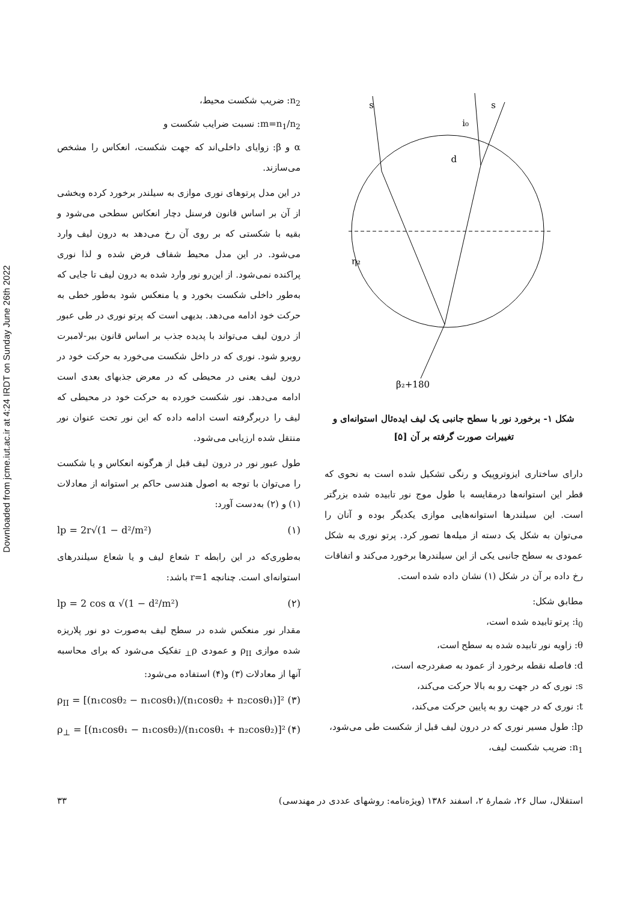Downloaded from jcme.iut.ac.ir at 4:24 IRDT on Sunday June 26th 2022
s
i₀
s
d
η₂
β₂+180
شکل ۱- برخورد نور با سطح جانبی یک لیف ایده‌ئال استوانه‌ای و
تغییرات صورت گرفته بر آن [۵]
دارای ساختاری ایزوتروپیک و رنگی تشکیل شده است به نحوی که قطر این استوانه‌ها درمقایسه با طول موج نور تابیده شده بزرگتر است. این سیلندرها استوانه‌هایی موازی یکدیگر بوده و آنان را می‌توان به شکل یک دسته از میله‌ها تصور کرد. پرتو نوری به شکل عمودی به سطح جانبی یکی از این سیلندرها برخورد می‌کند و اتفاقات رخ داده بر آن در شکل (۱) نشان داده شده است.
مطابق شکل:
i<sub>0</sub>: پرتو تابیده شده است،
θ: زاویه نور تابیده شده به سطح است،
d: فاصله نقطه برخورد از عمود به صفردرجه است،
s: نوری که در جهت رو به بالا حرکت می‌کند،
t: نوری که در جهت رو به پایین حرکت می‌کند،
lp: طول مسیر نوری که در درون لیف قبل از شکست طی می‌شود،
n<sub>1</sub>: ضریب شکست لیف،
n<sub>2</sub>: ضریب شکست محیط،
m=n<sub>1</sub>/n<sub>2</sub>: نسبت ضرایب شکست و
α و β: زوایای داخلی‌اند که جهت شکست، انعکاس را مشخص می‌سازند.
در این مدل پرتوهای نوری موازی به سیلندر برخورد کرده وبخشی از آن بر اساس قانون فرسنل دچار انعکاس سطحی می‌شود و بقیه با شکستی که بر روی آن رخ می‌دهد به درون لیف وارد می‌شود. در این مدل محیط شفاف فرض شده و لذا نوری پراکنده نمی‌شود. از این‌رو نور وارد شده به درون لیف تا جایی که به‌طور داخلی شکست بخورد و یا منعکس شود به‌طور خطی به حرکت خود ادامه می‌دهد. بدیهی است که پرتو نوری در طی عبور از درون لیف می‌تواند با پدیده جذب بر اساس قانون بیر-لامبرت روبرو شود. نوری که در داخل شکست می‌خورد به حرکت خود در درون لیف یعنی در محیطی که در معرض جذبهای بعدی است ادامه می‌دهد. نور شکست خورده به حرکت خود در محیطی که لیف را دربرگرفته است ادامه داده که این نور تحت عنوان نور منتقل شده ارزیابی می‌شود.
طول عبور نور در درون لیف قبل از هرگونه انعکاس و یا شکست را می‌توان با توجه به اصول هندسی حاکم بر استوانه از معادلات (۱) و (۲) به‌دست آورد:
lp = 2r√(1 − d²/m²) (۱)
به‌طوری‌که در این رابطه r شعاع لیف و یا شعاع سیلندرهای استوانه‌ای است. چنانچه r=1 باشد:
lp = 2 cos α √(1 − d²/m²) (۲)
مقدار نور منعکس شده در سطح لیف به‌صورت دو نور پلاریزه شده موازی ρ<sub>II</sub> و عمودی ρ<sub>⊥</sub> تفکیک می‌شود که برای محاسبه آنها از معادلات (۳) و(۴) استفاده می‌شود:
ρ<sub>II</sub> = [(n₁cosθ₂ − n₁cosθ₁)/(n₁cosθ₂ + n₂cosθ₁)]² (۳)
ρ<sub>⊥</sub> = [(n₁cosθ₁ − n₁cosθ₂)/(n₁cosθ₁ + n₂cosθ₂)]² (۴)
استقلال، سال ۲۶، شمارهٔ ۲، اسفند ۱۳۸۶ (ویژه‌نامه: روشهای عددی در مهندسی) ۳۳